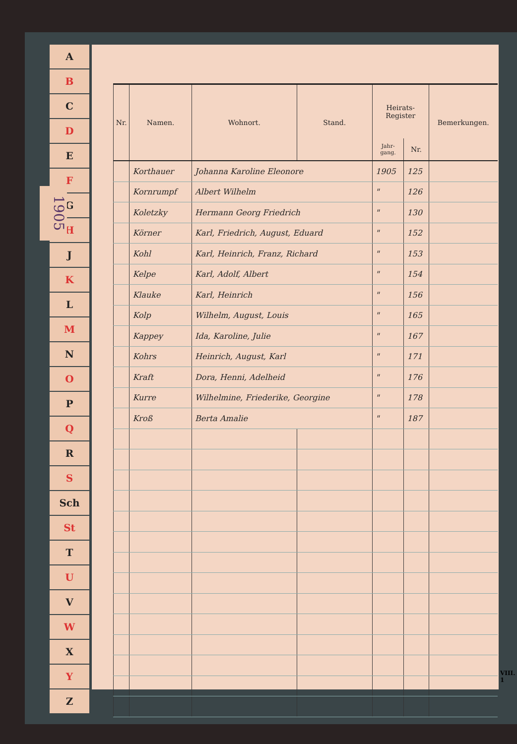A
B
C
D
E
F
G
H
J
K
L
M
N
O
P
Q
R
S
Sch
St
T
U
V
W
X
Y
Z
1905
| Nr. | Namen. | Wohnort. | Stand. | Heirats- Register | | Bemerkungen. |
| --- | --- | --- | --- | --- | --- | --- |
| | | | | Jahr- gang. | Nr. | |
| | Korthauer | Johanna Karoline Eleonore | | 1905 | 125 | |
| | Kornrumpf | Albert Wilhelm | | " | 126 | |
| | Koletzky | Hermann Georg Friedrich | | " | 130 | |
| | Körner | Karl, Friedrich, August, Eduard | | " | 152 | |
| | Kohl | Karl, Heinrich, Franz, Richard | | " | 153 | |
| | Kelpe | Karl, Adolf, Albert | | " | 154 | |
| | Klauke | Karl, Heinrich | | " | 156 | |
| | Kolp | Wilhelm, August, Louis | | " | 165 | |
| | Kappey | Ida, Karoline, Julie | | " | 167 | |
| | Kohrs | Heinrich, August, Karl | | " | 171 | |
| | Kraft | Dora, Henni, Adelheid | | " | 176 | |
| | Kurre | Wilhelmine, Friederike, Georgine | | " | 178 | |
| | Kroß | Berta Amalie | | " | 187 | |
VIII. 1